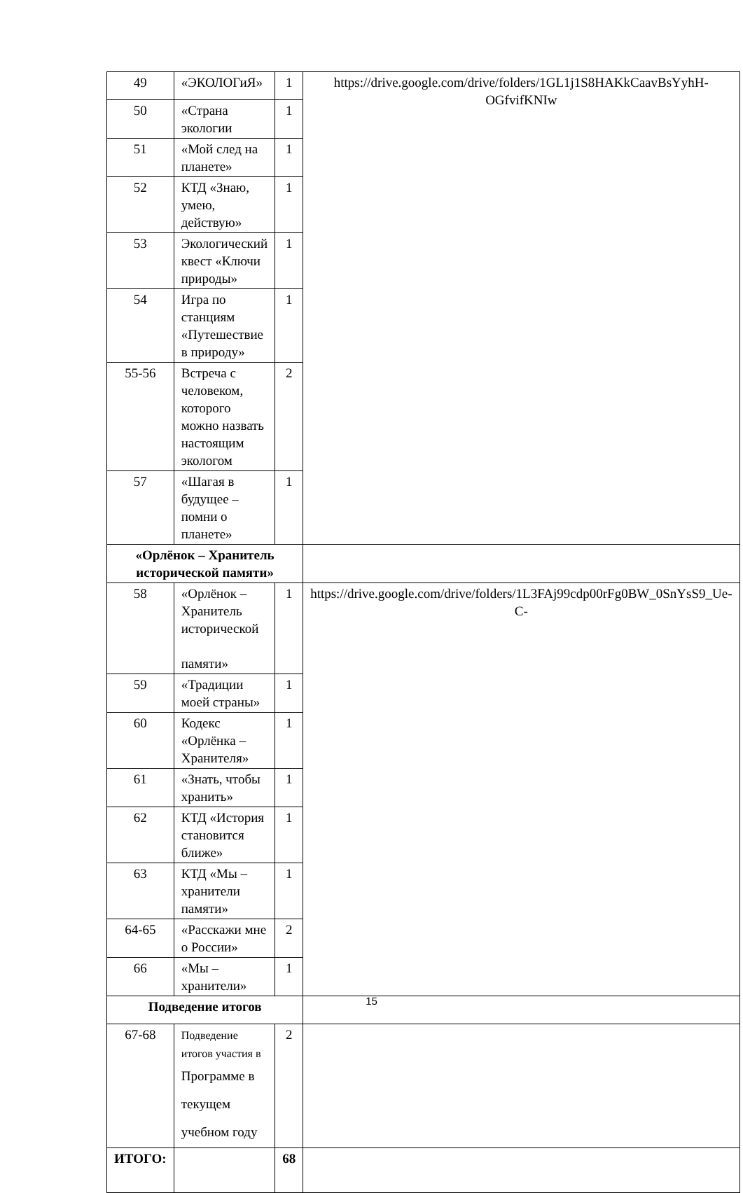| 49 | «ЭКОЛОГиЯ» | 1 | https://drive.google.com/drive/folders/1GL1j1S8HAKkCaavBsYyhH-OGfvifKNIw |
| 50 | «Страна экологии | 1 | |
| 51 | «Мой след на планете» | 1 | |
| 52 | КТД «Знаю, умею, действую» | 1 | |
| 53 | Экологический квест «Ключи природы» | 1 | |
| 54 | Игра по станциям «Путешествие в природу» | 1 | |
| 55-56 | Встреча с человеком, которого можно назвать настоящим экологом | 2 | |
| 57 | «Шагая в будущее – помни о планете» | 1 | |
| «Орлёнок – Хранитель исторической памяти» | | | |
| 58 | «Орлёнок – Хранитель исторической памяти» | 1 | https://drive.google.com/drive/folders/1L3FAj99cdp00rFg0BW_0SnYsS9_Ue-C- |
| 59 | «Традиции моей страны» | 1 | |
| 60 | Кодекс «Орлёнка – Хранителя» | 1 | |
| 61 | «Знать, чтобы хранить» | 1 | |
| 62 | КТД «История становится ближе» | 1 | |
| 63 | КТД «Мы – хранители памяти» | 1 | |
| 64-65 | «Расскажи мне о России» | 2 | |
| 66 | «Мы – хранители» | 1 | |
| Подведение итогов | | | |
| 67-68 | Подведение итогов участия в Программе в текущем учебном году | 2 | |
| ИТОГО: | | 68 | |
15